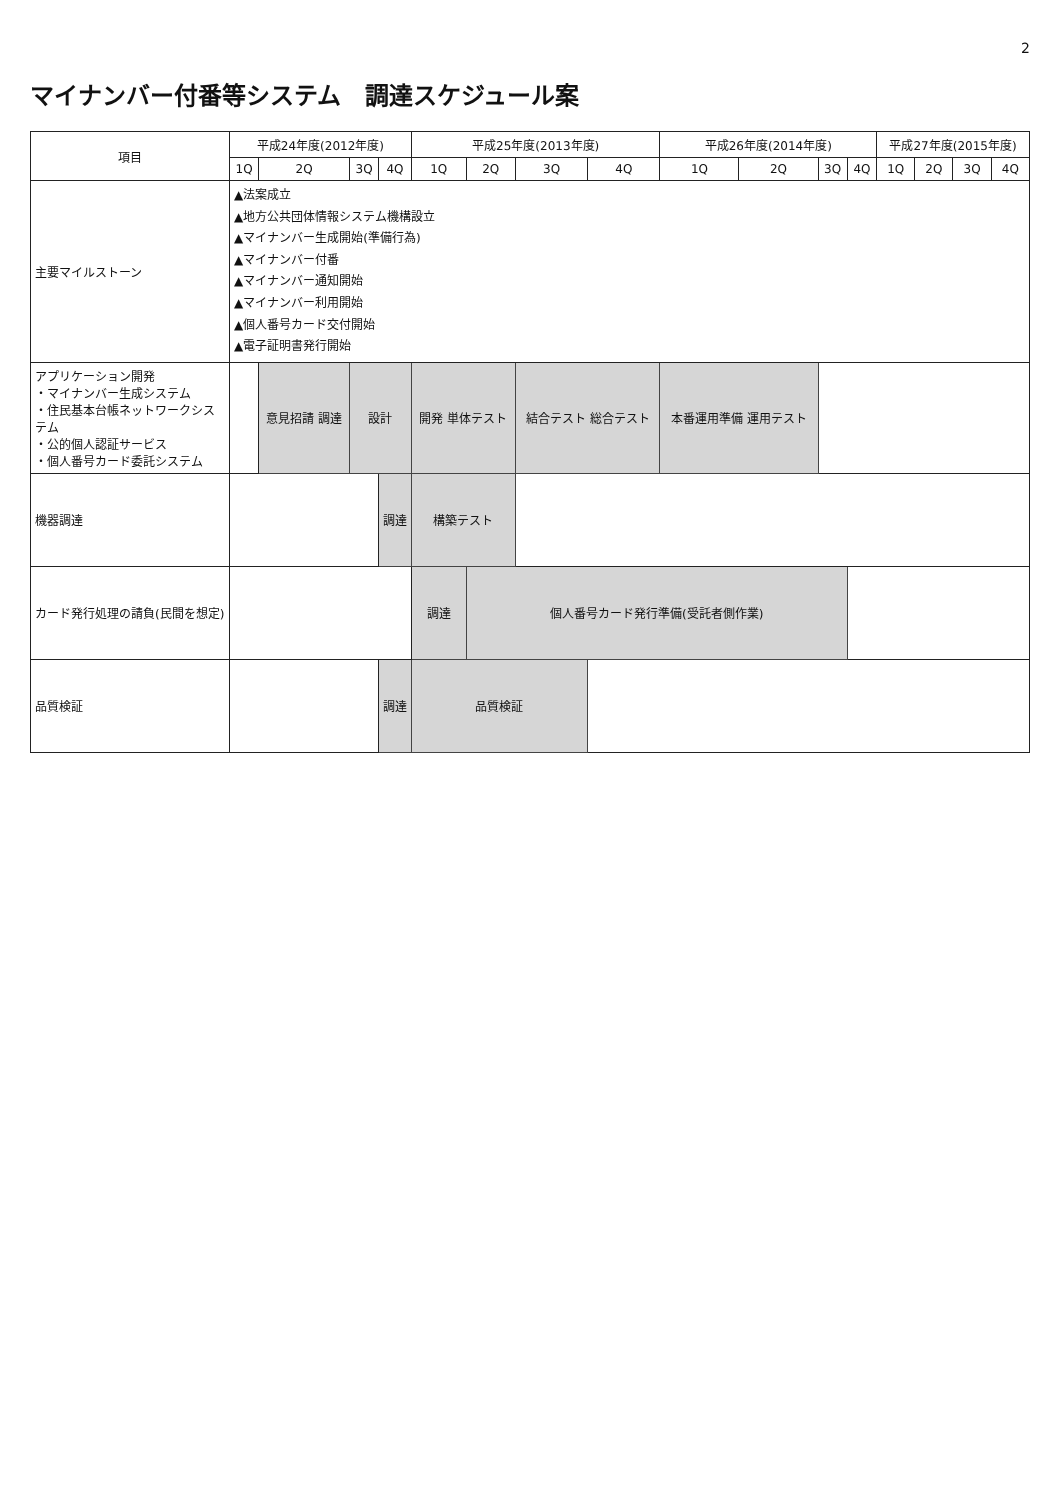2
マイナンバー付番等システム　調達スケジュール案
| 項目 | 平成24年度(2012年度) | | | | 平成25年度(2013年度) | | | | 平成26年度(2014年度) | | | | 平成27年度(2015年度) | | | |
| --- | --- | --- | --- | --- | --- | --- | --- | --- | --- | --- | --- | --- | --- | --- | --- | --- |
| | 1Q | 2Q | 3Q | 4Q | 1Q | 2Q | 3Q | 4Q | 1Q | 2Q | 3Q | 4Q | 1Q | 2Q | 3Q | 4Q |
| 主要マイルストーン | ▲法案成立 ▲地方公共団体情報システム機構設立 ▲マイナンバー生成開始(準備行為) ▲マイナンバー付番 ▲マイナンバー通知開始 ▲マイナンバー利用開始 ▲個人番号カード交付開始 ▲電子証明書発行開始 | | | | | | | | | | | | | | | |
| アプリケーション開発 ・マイナンバー生成システム ・住民基本台帳ネットワークシステム ・公的個人認証サービス ・個人番号カード委託システム | | 意見招請 調達 | 設計 | | 開発 単体テスト | | 結合テスト 総合テスト | | 本番運用準備 運用テスト | | | | | | | |
| 機器調達 | | | | 調達 | 構築テスト | | | | | | | | | | | |
| カード発行処理の請負(民間を想定) | | | | | 調達 | 個人番号カード発行準備(受託者側作業) | | | | | | | | | | |
| 品質検証 | | | | 調達 | 品質検証 | | | | | | | | | | | |